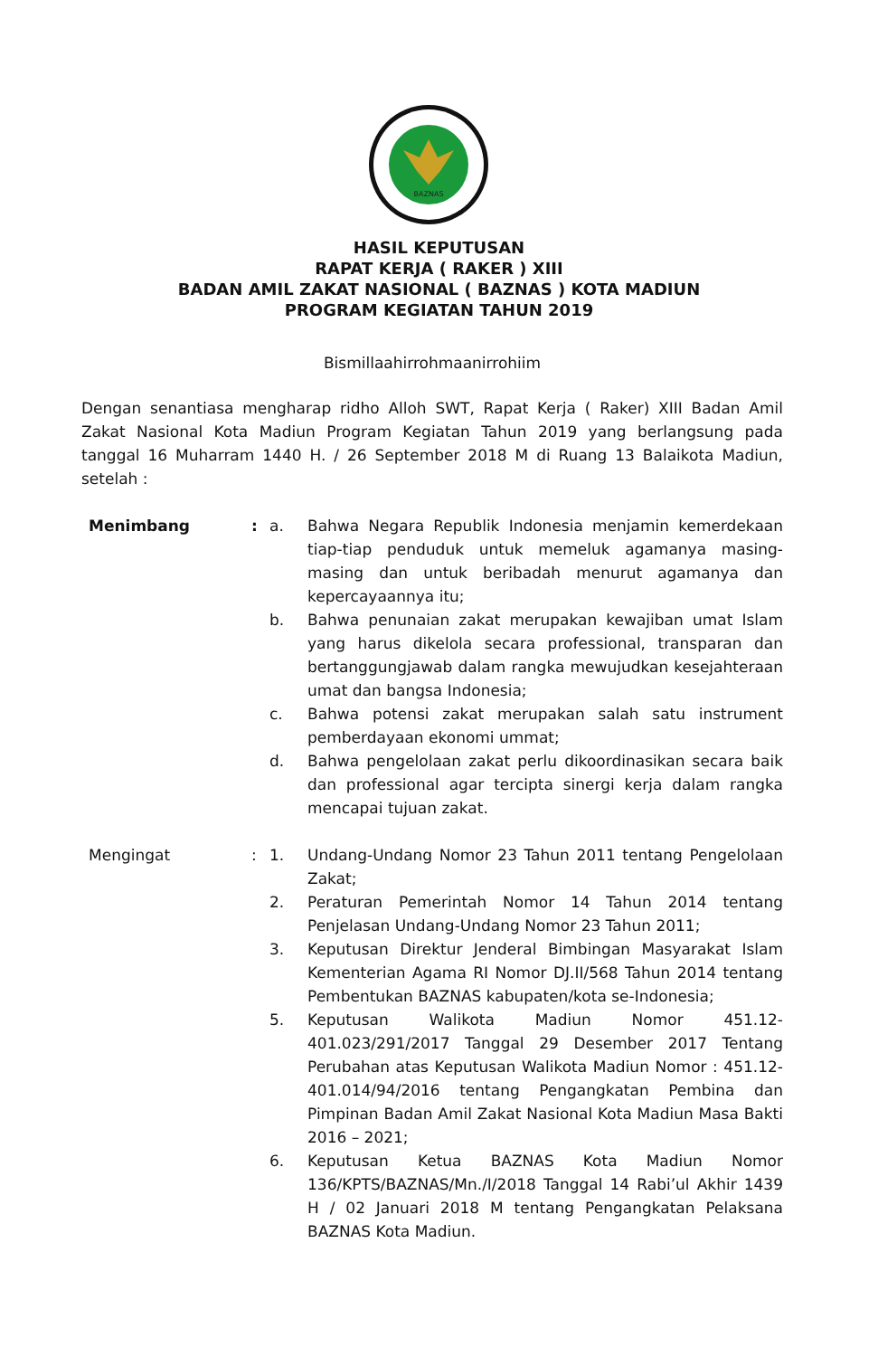BAZNAS
HASIL KEPUTUSAN
RAPAT KERJA ( RAKER ) XIII
BADAN AMIL ZAKAT NASIONAL ( BAZNAS ) KOTA MADIUN
PROGRAM KEGIATAN TAHUN 2019
Bismillaahirrohmaanirrohiim
Dengan senantiasa mengharap ridho Alloh SWT, Rapat Kerja ( Raker) XIII Badan Amil Zakat Nasional Kota Madiun Program Kegiatan Tahun 2019 yang berlangsung pada tanggal 16 Muharram 1440 H. / 26 September 2018 M di Ruang 13 Balaikota Madiun, setelah :
Menimbang : a. Bahwa Negara Republik Indonesia menjamin kemerdekaan tiap-tiap penduduk untuk memeluk agamanya masing-masing dan untuk beribadah menurut agamanya dan kepercayaannya itu;
b. Bahwa penunaian zakat merupakan kewajiban umat Islam yang harus dikelola secara professional, transparan dan bertanggungjawab dalam rangka mewujudkan kesejahteraan umat dan bangsa Indonesia;
c. Bahwa potensi zakat merupakan salah satu instrument pemberdayaan ekonomi ummat;
d. Bahwa pengelolaan zakat perlu dikoordinasikan secara baik dan professional agar tercipta sinergi kerja dalam rangka mencapai tujuan zakat.
Mengingat : 1. Undang-Undang Nomor 23 Tahun 2011 tentang Pengelolaan Zakat;
2. Peraturan Pemerintah Nomor 14 Tahun 2014 tentang Penjelasan Undang-Undang Nomor 23 Tahun 2011;
3. Keputusan Direktur Jenderal Bimbingan Masyarakat Islam Kementerian Agama RI Nomor DJ.II/568 Tahun 2014 tentang Pembentukan BAZNAS kabupaten/kota se-Indonesia;
5. Keputusan Walikota Madiun Nomor 451.12-401.023/291/2017 Tanggal 29 Desember 2017 Tentang Perubahan atas Keputusan Walikota Madiun Nomor : 451.12-401.014/94/2016 tentang Pengangkatan Pembina dan Pimpinan Badan Amil Zakat Nasional Kota Madiun Masa Bakti 2016 – 2021;
6. Keputusan Ketua BAZNAS Kota Madiun Nomor 136/KPTS/BAZNAS/Mn./I/2018 Tanggal 14 Rabi’ul Akhir 1439 H / 02 Januari 2018 M tentang Pengangkatan Pelaksana BAZNAS Kota Madiun.